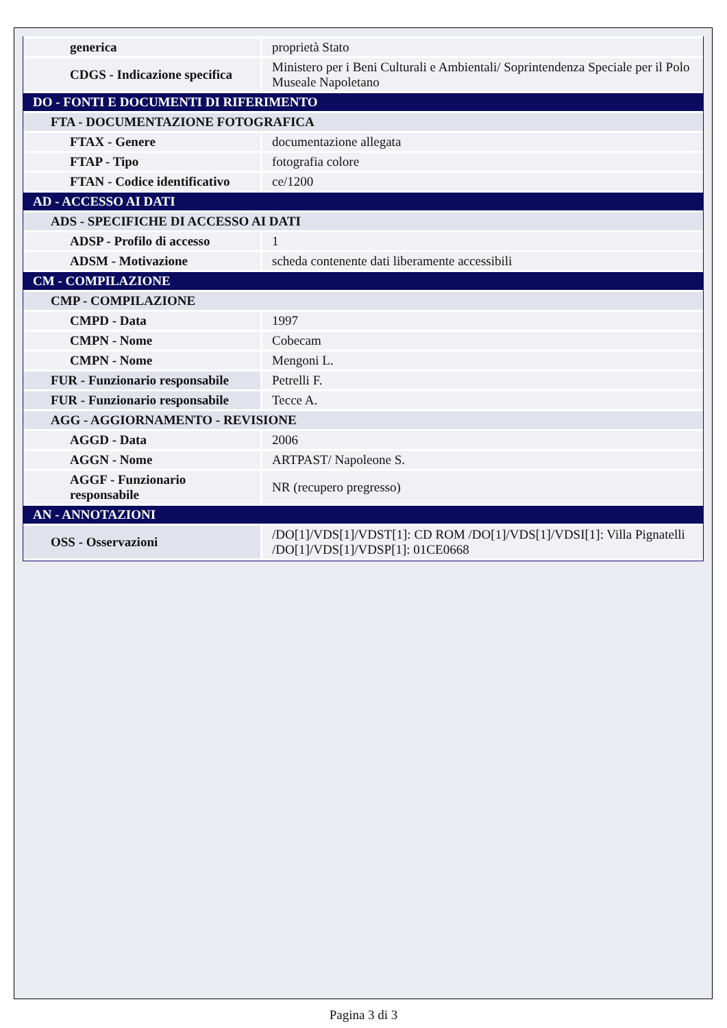| generica | proprietà Stato |
| CDGS - Indicazione specifica | Ministero per i Beni Culturali e Ambientali/ Soprintendenza Speciale per il Polo Museale Napoletano |
| DO - FONTI E DOCUMENTI DI RIFERIMENTO | |
| FTA - DOCUMENTAZIONE FOTOGRAFICA | |
| FTAX - Genere | documentazione allegata |
| FTAP - Tipo | fotografia colore |
| FTAN - Codice identificativo | ce/1200 |
| AD - ACCESSO AI DATI | |
| ADS - SPECIFICHE DI ACCESSO AI DATI | |
| ADSP - Profilo di accesso | 1 |
| ADSM - Motivazione | scheda contenente dati liberamente accessibili |
| CM - COMPILAZIONE | |
| CMP - COMPILAZIONE | |
| CMPD - Data | 1997 |
| CMPN - Nome | Cobecam |
| CMPN - Nome | Mengoni L. |
| FUR - Funzionario responsabile | Petrelli F. |
| FUR - Funzionario responsabile | Tecce A. |
| AGG - AGGIORNAMENTO - REVISIONE | |
| AGGD - Data | 2006 |
| AGGN - Nome | ARTPAST/ Napoleone S. |
| AGGF - Funzionario responsabile | NR (recupero pregresso) |
| AN - ANNOTAZIONI | |
| OSS - Osservazioni | /DO[1]/VDS[1]/VDST[1]: CD ROM /DO[1]/VDS[1]/VDSI[1]: Villa Pignatelli /DO[1]/VDS[1]/VDSP[1]: 01CE0668 |
Pagina 3 di 3